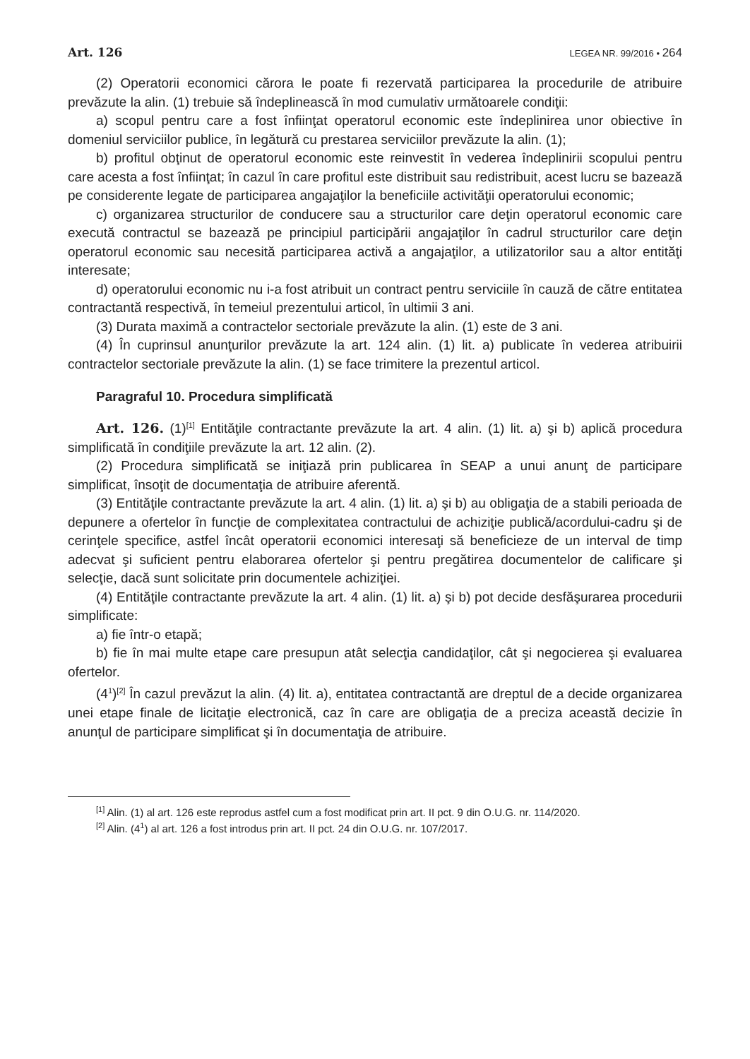Art. 126 LEGEA NR. 99/2016 • 264
(2) Operatorii economici cărora le poate fi rezervată participarea la procedurile de atribuire prevăzute la alin. (1) trebuie să îndeplinească în mod cumulativ următoarele condiţii:
a) scopul pentru care a fost înfiinţat operatorul economic este îndeplinirea unor obiective în domeniul serviciilor publice, în legătură cu prestarea serviciilor prevăzute la alin. (1);
b) profitul obţinut de operatorul economic este reinvestit în vederea îndeplinirii scopului pentru care acesta a fost înfiinţat; în cazul în care profitul este distribuit sau redistribuit, acest lucru se bazează pe considerente legate de participarea angajaţilor la beneficiile activităţii operatorului economic;
c) organizarea structurilor de conducere sau a structurilor care deţin operatorul economic care execută contractul se bazează pe principiul participării angajaţilor în cadrul structurilor care deţin operatorul economic sau necesită participarea activă a angajaţilor, a utilizatorilor sau a altor entităţi interesate;
d) operatorului economic nu i-a fost atribuit un contract pentru serviciile în cauză de către entitatea contractantă respectivă, în temeiul prezentului articol, în ultimii 3 ani.
(3) Durata maximă a contractelor sectoriale prevăzute la alin. (1) este de 3 ani.
(4) În cuprinsul anunţurilor prevăzute la art. 124 alin. (1) lit. a) publicate în vederea atribuirii contractelor sectoriale prevăzute la alin. (1) se face trimitere la prezentul articol.
Paragraful 10. Procedura simplificată
Art. 126. (1)<sup>[1]</sup> Entităţile contractante prevăzute la art. 4 alin. (1) lit. a) şi b) aplică procedura simplificată în condiţiile prevăzute la art. 12 alin. (2).
(2) Procedura simplificată se iniţiază prin publicarea în SEAP a unui anunţ de participare simplificat, însoţit de documentaţia de atribuire aferentă.
(3) Entităţile contractante prevăzute la art. 4 alin. (1) lit. a) şi b) au obligaţia de a stabili perioada de depunere a ofertelor în funcţie de complexitatea contractului de achiziţie publică/acordului-cadru şi de cerinţele specifice, astfel încât operatorii economici interesaţi să beneficieze de un interval de timp adecvat şi suficient pentru elaborarea ofertelor şi pentru pregătirea documentelor de calificare şi selecţie, dacă sunt solicitate prin documentele achiziţiei.
(4) Entităţile contractante prevăzute la art. 4 alin. (1) lit. a) şi b) pot decide desfăşurarea procedurii simplificate:
a) fie într-o etapă;
b) fie în mai multe etape care presupun atât selecţia candidaţilor, cât şi negocierea şi evaluarea ofertelor.
(4<sup>1</sup>)<sup>[2]</sup> În cazul prevăzut la alin. (4) lit. a), entitatea contractantă are dreptul de a decide organizarea unei etape finale de licitaţie electronică, caz în care are obligaţia de a preciza această decizie în anunţul de participare simplificat şi în documentaţia de atribuire.
<sup>[1]</sup> Alin. (1) al art. 126 este reprodus astfel cum a fost modificat prin art. II pct. 9 din O.U.G. nr. 114/2020.
<sup>[2]</sup> Alin. (4<sup>1</sup>) al art. 126 a fost introdus prin art. II pct. 24 din O.U.G. nr. 107/2017.